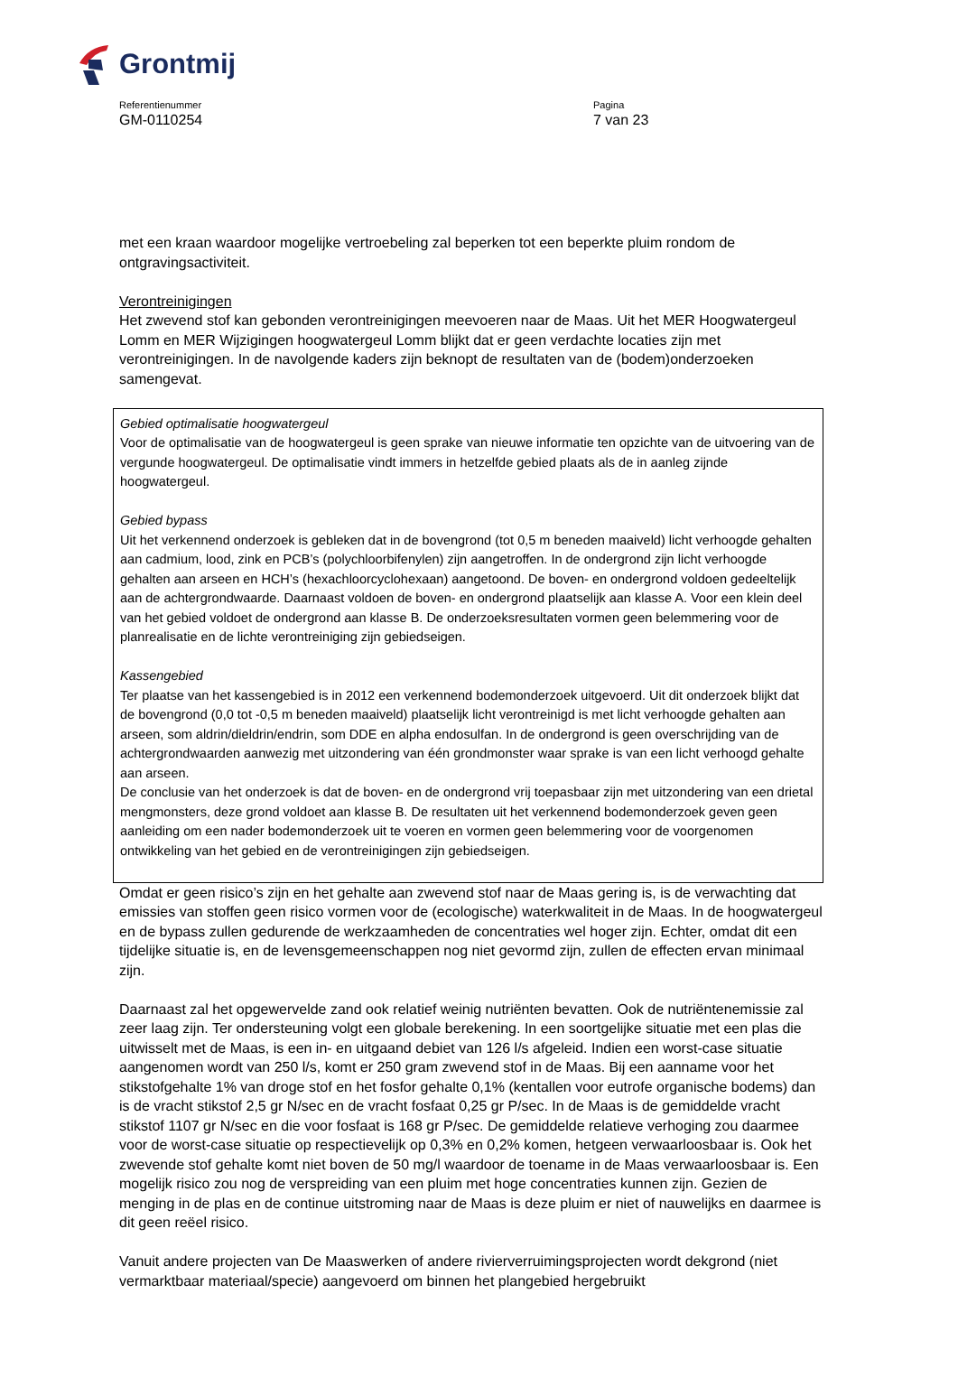Grontmij
Referentienummer
GM-0110254
Pagina
7 van 23
met een kraan waardoor mogelijke vertroebeling zal beperken tot een beperkte pluim rondom de ontgravingsactiviteit.
Verontreinigingen
Het zwevend stof kan gebonden verontreinigingen meevoeren naar de Maas. Uit het MER Hoogwatergeul Lomm en MER Wijzigingen hoogwatergeul Lomm blijkt dat er geen verdachte locaties zijn met verontreinigingen. In de navolgende kaders zijn beknopt de resultaten van de (bodem)onderzoeken samengevat.
Gebied optimalisatie hoogwatergeul
Voor de optimalisatie van de hoogwatergeul is geen sprake van nieuwe informatie ten opzichte van de uitvoering van de vergunde hoogwatergeul. De optimalisatie vindt immers in hetzelfde gebied plaats als de in aanleg zijnde hoogwatergeul.
Gebied bypass
Uit het verkennend onderzoek is gebleken dat in de bovengrond (tot 0,5 m beneden maaiveld) licht verhoogde gehalten aan cadmium, lood, zink en PCB’s (polychloorbifenylen) zijn aangetroffen. In de ondergrond zijn licht verhoogde gehalten aan arseen en HCH’s (hexachloorcyclohexaan) aangetoond. De boven- en ondergrond voldoen gedeeltelijk aan de achtergrondwaarde. Daarnaast voldoen de boven- en ondergrond plaatselijk aan klasse A. Voor een klein deel van het gebied voldoet de ondergrond aan klasse B. De onderzoeksresultaten vormen geen belemmering voor de planrealisatie en de lichte verontreiniging zijn gebiedseigen.
Kassengebied
Ter plaatse van het kassengebied is in 2012 een verkennend bodemonderzoek uitgevoerd. Uit dit onderzoek blijkt dat de bovengrond (0,0 tot -0,5 m beneden maaiveld) plaatselijk licht verontreinigd is met licht verhoogde gehalten aan arseen, som aldrin/dieldrin/endrin, som DDE en alpha endosulfan. In de ondergrond is geen overschrijding van de achtergrondwaarden aanwezig met uitzondering van één grondmonster waar sprake is van een licht verhoogd gehalte aan arseen.
De conclusie van het onderzoek is dat de boven- en de ondergrond vrij toepasbaar zijn met uitzondering van een drietal mengmonsters, deze grond voldoet aan klasse B. De resultaten uit het verkennend bodemonderzoek geven geen aanleiding om een nader bodemonderzoek uit te voeren en vormen geen belemmering voor de voorgenomen ontwikkeling van het gebied en de verontreinigingen zijn gebiedseigen.
Omdat er geen risico’s zijn en het gehalte aan zwevend stof naar de Maas gering is, is de verwachting dat emissies van stoffen geen risico vormen voor de (ecologische) waterkwaliteit in de Maas. In de hoogwatergeul en de bypass zullen gedurende de werkzaamheden de concentraties wel hoger zijn. Echter, omdat dit een tijdelijke situatie is, en de levensgemeenschappen nog niet gevormd zijn, zullen de effecten ervan minimaal zijn.
Daarnaast zal het opgewervelde zand ook relatief weinig nutriënten bevatten. Ook de nutriëntenemissie zal zeer laag zijn. Ter ondersteuning volgt een globale berekening. In een soortgelijke situatie met een plas die uitwisselt met de Maas, is een in- en uitgaand debiet van 126 l/s afgeleid. Indien een worst-case situatie aangenomen wordt van 250 l/s, komt er 250 gram zwevend stof in de Maas. Bij een aanname voor het stikstofgehalte 1% van droge stof en het fosfor gehalte 0,1% (kentallen voor eutrofe organische bodems) dan is de vracht stikstof 2,5 gr N/sec en de vracht fosfaat 0,25 gr P/sec. In de Maas is de gemiddelde vracht stikstof 1107 gr N/sec en die voor fosfaat is 168 gr P/sec. De gemiddelde relatieve verhoging zou daarmee voor de worst-case situatie op respectievelijk op 0,3% en 0,2% komen, hetgeen verwaarloosbaar is. Ook het zwevende stof gehalte komt niet boven de 50 mg/l waardoor de toename in de Maas verwaarloosbaar is. Een mogelijk risico zou nog de verspreiding van een pluim met hoge concentraties kunnen zijn. Gezien de menging in de plas en de continue uitstroming naar de Maas is deze pluim er niet of nauwelijks en daarmee is dit geen reëel risico.
Vanuit andere projecten van De Maaswerken of andere rivierverruimingsprojecten wordt dekgrond (niet vermarktbaar materiaal/specie) aangevoerd om binnen het plangebied hergebruikt